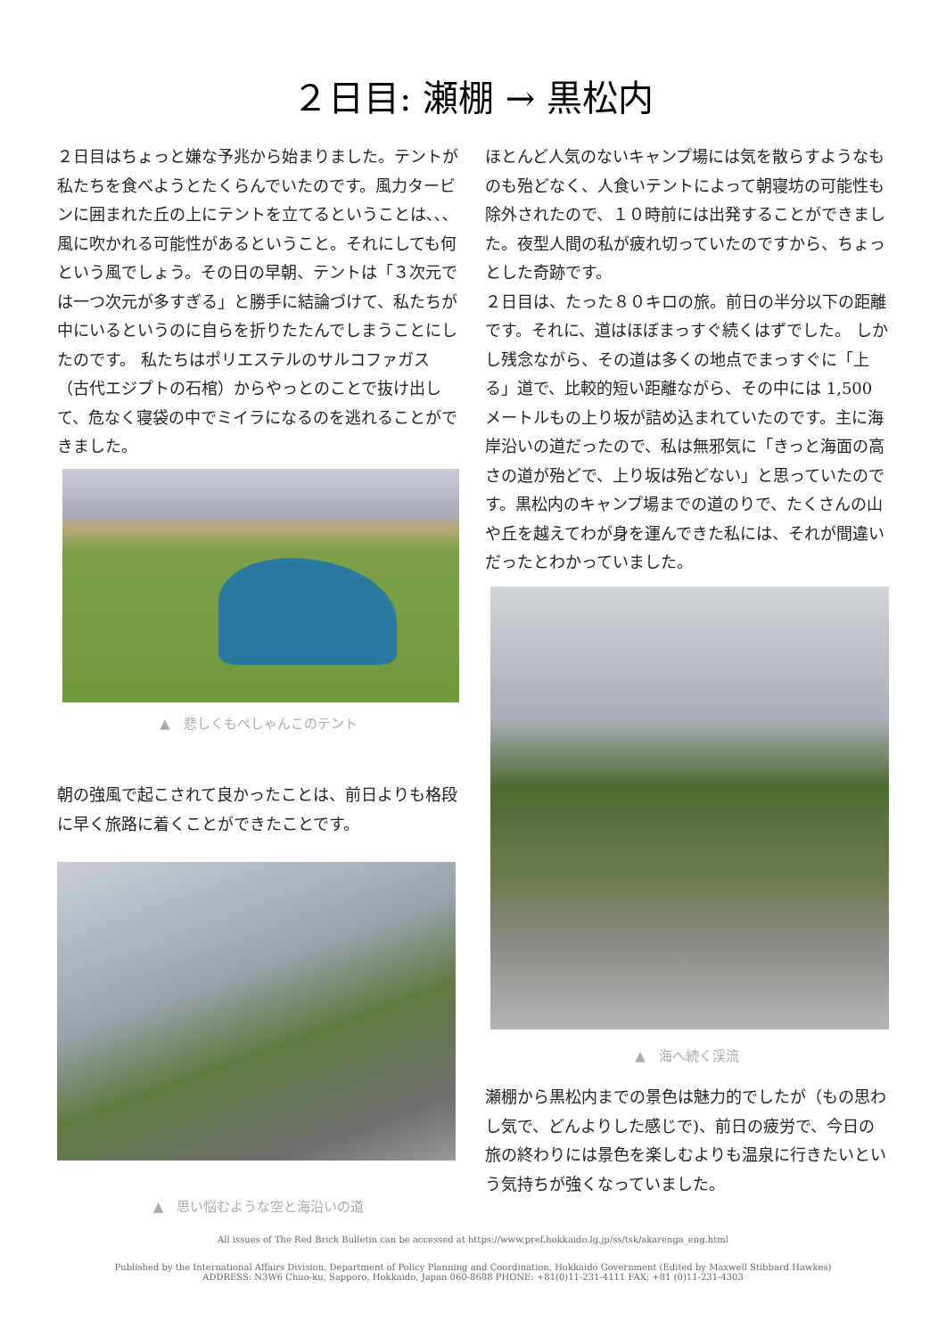２日目: 瀬棚 → 黒松内
２日目はちょっと嫌な予兆から始まりました。テントが私たちを食べようとたくらんでいたのです。風力タービンに囲まれた丘の上にテントを立てるということは､､､風に吹かれる可能性があるということ。それにしても何という風でしょう。その日の早朝、テントは「３次元では一つ次元が多すぎる」と勝手に結論づけて、私たちが中にいるというのに自らを折りたたんでしまうことにしたのです。 私たちはポリエステルのサルコファガス（古代エジプトの石棺）からやっとのことで抜け出して、危なく寝袋の中でミイラになるのを逃れることができました。
▲　悲しくもぺしゃんこのテント
朝の強風で起こされて良かったことは、前日よりも格段に早く旅路に着くことができたことです。
▲　思い悩むような空と海沿いの道
ほとんど人気のないキャンプ場には気を散らすようなものも殆どなく、人食いテントによって朝寝坊の可能性も除外されたので、１０時前には出発することができました。夜型人間の私が疲れ切っていたのですから、ちょっとした奇跡です。
２日目は、たった８０キロの旅。前日の半分以下の距離です。それに、道はほぼまっすぐ続くはずでした。 しかし残念ながら、その道は多くの地点でまっすぐに「上る」道で、比較的短い距離ながら、その中には 1,500 メートルもの上り坂が詰め込まれていたのです。主に海岸沿いの道だったので、私は無邪気に「きっと海面の高さの道が殆どで、上り坂は殆どない」と思っていたのです。黒松内のキャンプ場までの道のりで、たくさんの山や丘を越えてわが身を運んできた私には、それが間違いだったとわかっていました。
▲　海へ続く渓流
瀬棚から黒松内までの景色は魅力的でしたが（もの思わし気で、どんよりした感じで)、前日の疲労で、今日の旅の終わりには景色を楽しむよりも温泉に行きたいという気持ちが強くなっていました。
All issues of The Red Brick Bulletin can be accessed at https://www.pref.hokkaido.lg.jp/ss/tsk/akarenga_eng.html
Published by the International Affairs Division, Department of Policy Planning and Coordination, Hokkaido Government (Edited by Maxwell Stibbard Hawkes)
ADDRESS: N3W6 Chuo-ku, Sapporo, Hokkaido, Japan 060-8688 PHONE: +81(0)11-231-4111 FAX: +81 (0)11-231-4303